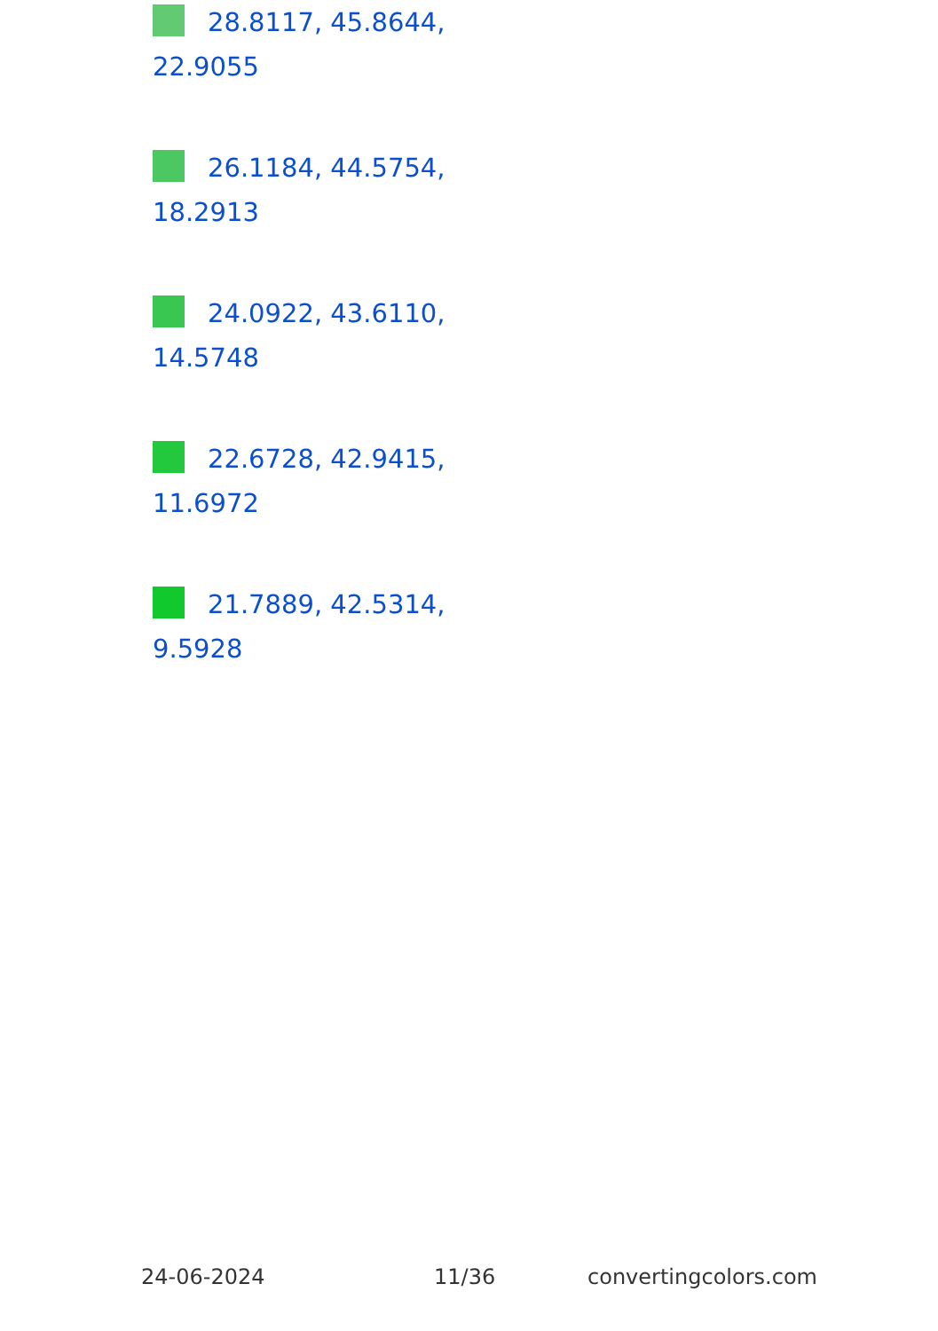28.8117, 45.8644, 22.9055
26.1184, 44.5754, 18.2913
24.0922, 43.6110, 14.5748
22.6728, 42.9415, 11.6972
21.7889, 42.5314, 9.5928
24-06-2024 11/36 convertingcolors.com